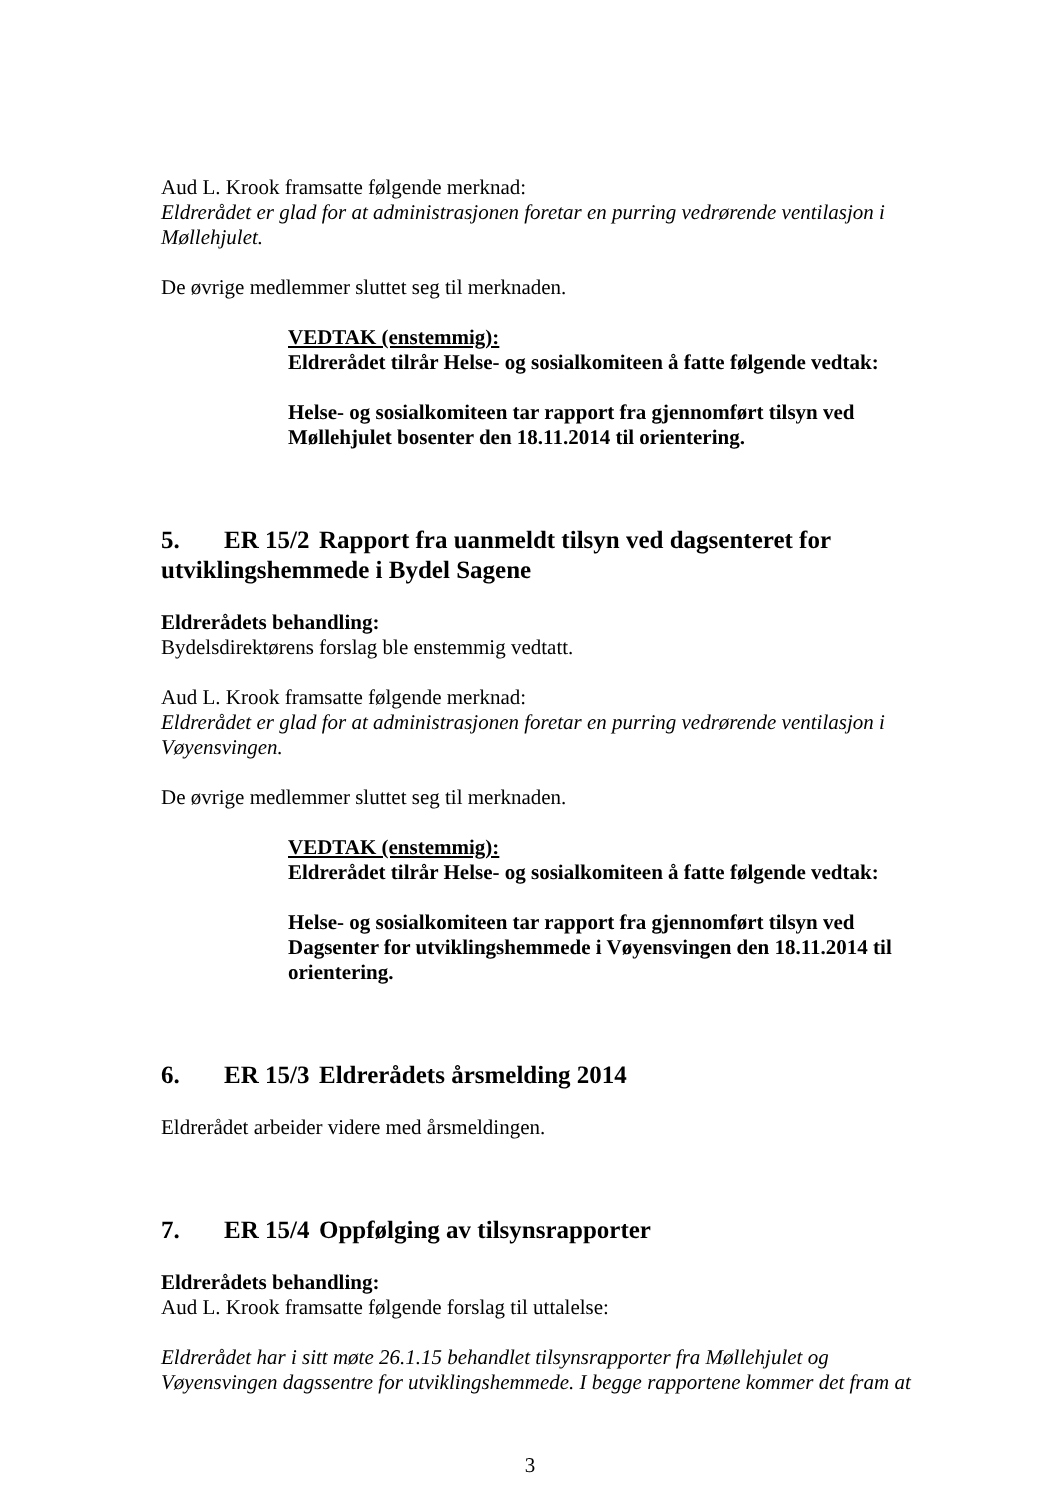Aud L. Krook framsatte følgende merknad:
Eldrerådet er glad for at administrasjonen foretar en purring vedrørende ventilasjon i Møllehjulet.
De øvrige medlemmer sluttet seg til merknaden.
VEDTAK (enstemmig):
Eldrerådet tilrår Helse- og sosialkomiteen å fatte følgende vedtak:
Helse- og sosialkomiteen tar rapport fra gjennomført tilsyn ved Møllehjulet bosenter den 18.11.2014 til orientering.
5. ER 15/2 Rapport fra uanmeldt tilsyn ved dagsenteret for utviklingshemmede i Bydel Sagene
Eldrerådets behandling:
Bydelsdirektørens forslag ble enstemmig vedtatt.
Aud L. Krook framsatte følgende merknad:
Eldrerådet er glad for at administrasjonen foretar en purring vedrørende ventilasjon i Vøyensvingen.
De øvrige medlemmer sluttet seg til merknaden.
VEDTAK (enstemmig):
Eldrerådet tilrår Helse- og sosialkomiteen å fatte følgende vedtak:
Helse- og sosialkomiteen tar rapport fra gjennomført tilsyn ved Dagsenter for utviklingshemmede i Vøyensvingen den 18.11.2014 til orientering.
6. ER 15/3 Eldrerådets årsmelding 2014
Eldrerådet arbeider videre med årsmeldingen.
7. ER 15/4 Oppfølging av tilsynsrapporter
Eldrerådets behandling:
Aud L. Krook framsatte følgende forslag til uttalelse:
Eldrerådet har i sitt møte 26.1.15 behandlet tilsynsrapporter fra Møllehjulet og Vøyensvingen dagssentre for utviklingshemmede. I begge rapportene kommer det fram at
3